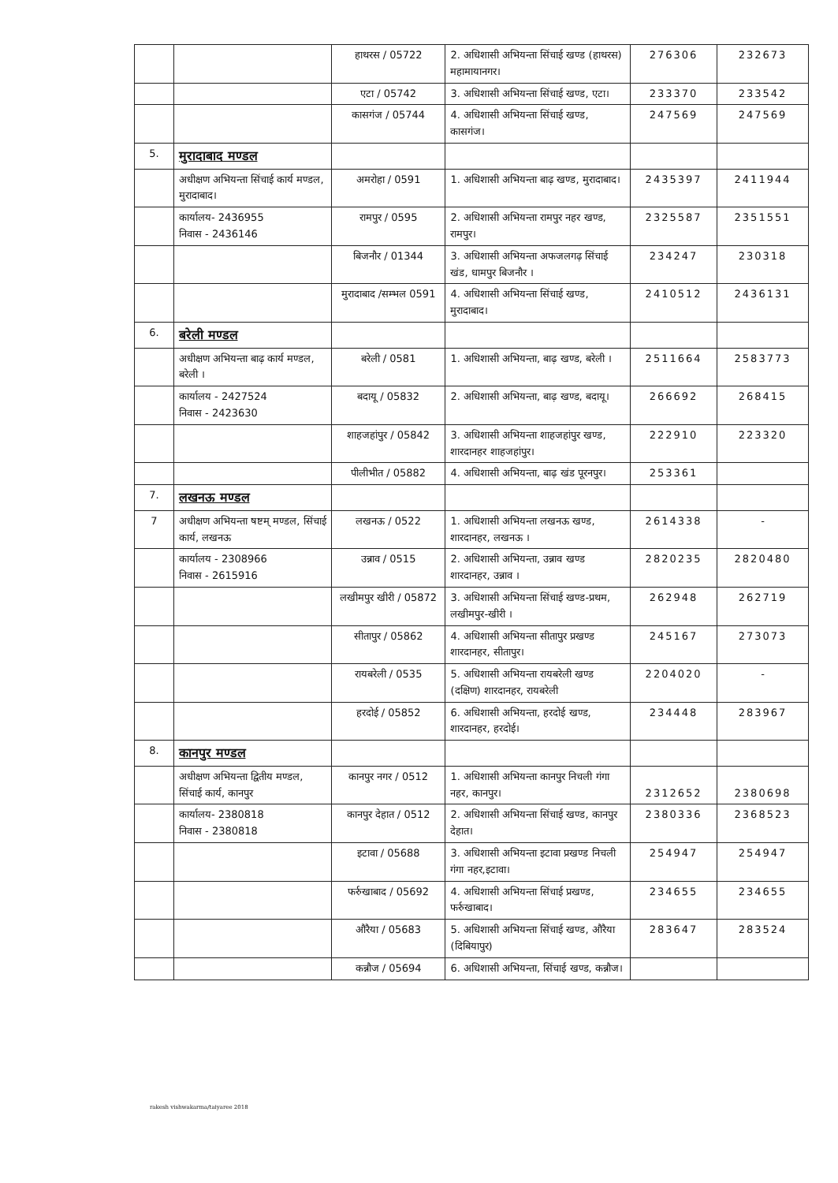| | | हाथरस / 05722 | 2. अधिशासी अभियन्ता सिंचाई खण्ड (हाथरस) महामायानगर। | 276306 | 232673 |
| | | एटा / 05742 | 3. अधिशासी अभियन्ता सिंचाई खण्ड, एटा। | 233370 | 233542 |
| | | कासगंज / 05744 | 4. अधिशासी अभियन्ता सिंचाई खण्ड, कासगंज। | 247569 | 247569 |
| 5. | मुरादाबाद मण्डल | | | | |
| | अधीक्षण अभियन्ता सिंचाई कार्य मण्डल, मुरादाबाद। | अमरोहा / 0591 | 1. अधिशासी अभियन्ता बाढ़ खण्ड, मुरादाबाद। | 2435397 | 2411944 |
| | कार्यालय- 2436955 निवास - 2436146 | रामपुर / 0595 | 2. अधिशासी अभियन्ता रामपुर नहर खण्ड, रामपुर। | 2325587 | 2351551 |
| | | बिजनौर / 01344 | 3. अधिशासी अभियन्ता अफजलगढ़ सिंचाई खंड, धामपुर बिजनौर । | 234247 | 230318 |
| | | मुरादाबाद /सम्भल 0591 | 4. अधिशासी अभियन्ता सिंचाई खण्ड, मुरादाबाद। | 2410512 | 2436131 |
| 6. | बरेली मण्डल | | | | |
| | अधीक्षण अभियन्ता बाढ़ कार्य मण्डल, बरेली । | बरेली / 0581 | 1. अधिशासी अभियन्ता, बाढ़ खण्ड, बरेली । | 2511664 | 2583773 |
| | कार्यालय - 2427524 निवास - 2423630 | बदायू / 05832 | 2. अधिशासी अभियन्ता, बाढ़ खण्ड, बदायू। | 266692 | 268415 |
| | | शाहजहांपुर / 05842 | 3. अधिशासी अभियन्ता शाहजहांपुर खण्ड, शारदानहर शाहजहांपुर। | 222910 | 223320 |
| | | पीलीभीत / 05882 | 4. अधिशासी अभियन्ता, बाढ़ खंड पूरनपुर। | 253361 | |
| 7. | लखनऊ मण्डल | | | | |
| 7 | अधीक्षण अभियन्ता षष्टम् मण्डल, सिंचाई कार्य, लखनऊ | लखनऊ / 0522 | 1. अधिशासी अभियन्ता लखनऊ खण्ड, शारदानहर, लखनऊ । | 2614338 | - |
| | कार्यालय - 2308966 निवास - 2615916 | उन्नाव / 0515 | 2. अधिशासी अभियन्ता, उन्नाव खण्ड शारदानहर, उन्नाव । | 2820235 | 2820480 |
| | | लखीमपुर खीरी / 05872 | 3. अधिशासी अभियन्ता सिंचाई खण्ड-प्रथम, लखीमपुर-खीरी । | 262948 | 262719 |
| | | सीतापुर / 05862 | 4. अधिशासी अभियन्ता सीतापुर प्रखण्ड शारदानहर, सीतापुर। | 245167 | 273073 |
| | | रायबरेली / 0535 | 5. अधिशासी अभियन्ता रायबरेली खण्ड (दक्षिण) शारदानहर, रायबरेली | 2204020 | - |
| | | हरदोई / 05852 | 6. अधिशासी अभियन्ता, हरदोई खण्ड, शारदानहर, हरदोई। | 234448 | 283967 |
| 8. | कानपुर मण्डल | | | | |
| | अधीक्षण अभियन्ता द्वितीय मण्डल, सिंचाई कार्य, कानपुर | कानपुर नगर / 0512 | 1. अधिशासी अभियन्ता कानपुर निचली गंगा नहर, कानपुर। | 2312652 | 2380698 |
| | कार्यालय- 2380818 निवास - 2380818 | कानपुर देहात / 0512 | 2. अधिशासी अभियन्ता सिंचाई खण्ड, कानपुर देहात। | 2380336 | 2368523 |
| | | इटावा / 05688 | 3. अधिशासी अभियन्ता इटावा प्रखण्ड निचली गंगा नहर,इटावा। | 254947 | 254947 |
| | | फर्रुखाबाद / 05692 | 4. अधिशासी अभियन्ता सिंचाई प्रखण्ड, फर्रुखाबाद। | 234655 | 234655 |
| | | औरैया / 05683 | 5. अधिशासी अभियन्ता सिंचाई खण्ड, औरैया (दिबियापुर) | 283647 | 283524 |
| | | कन्नौज / 05694 | 6. अधिशासी अभियन्ता, सिंचाई खण्ड, कन्नौज। | | |
rakesh vishwakarma/taiyaree 2018